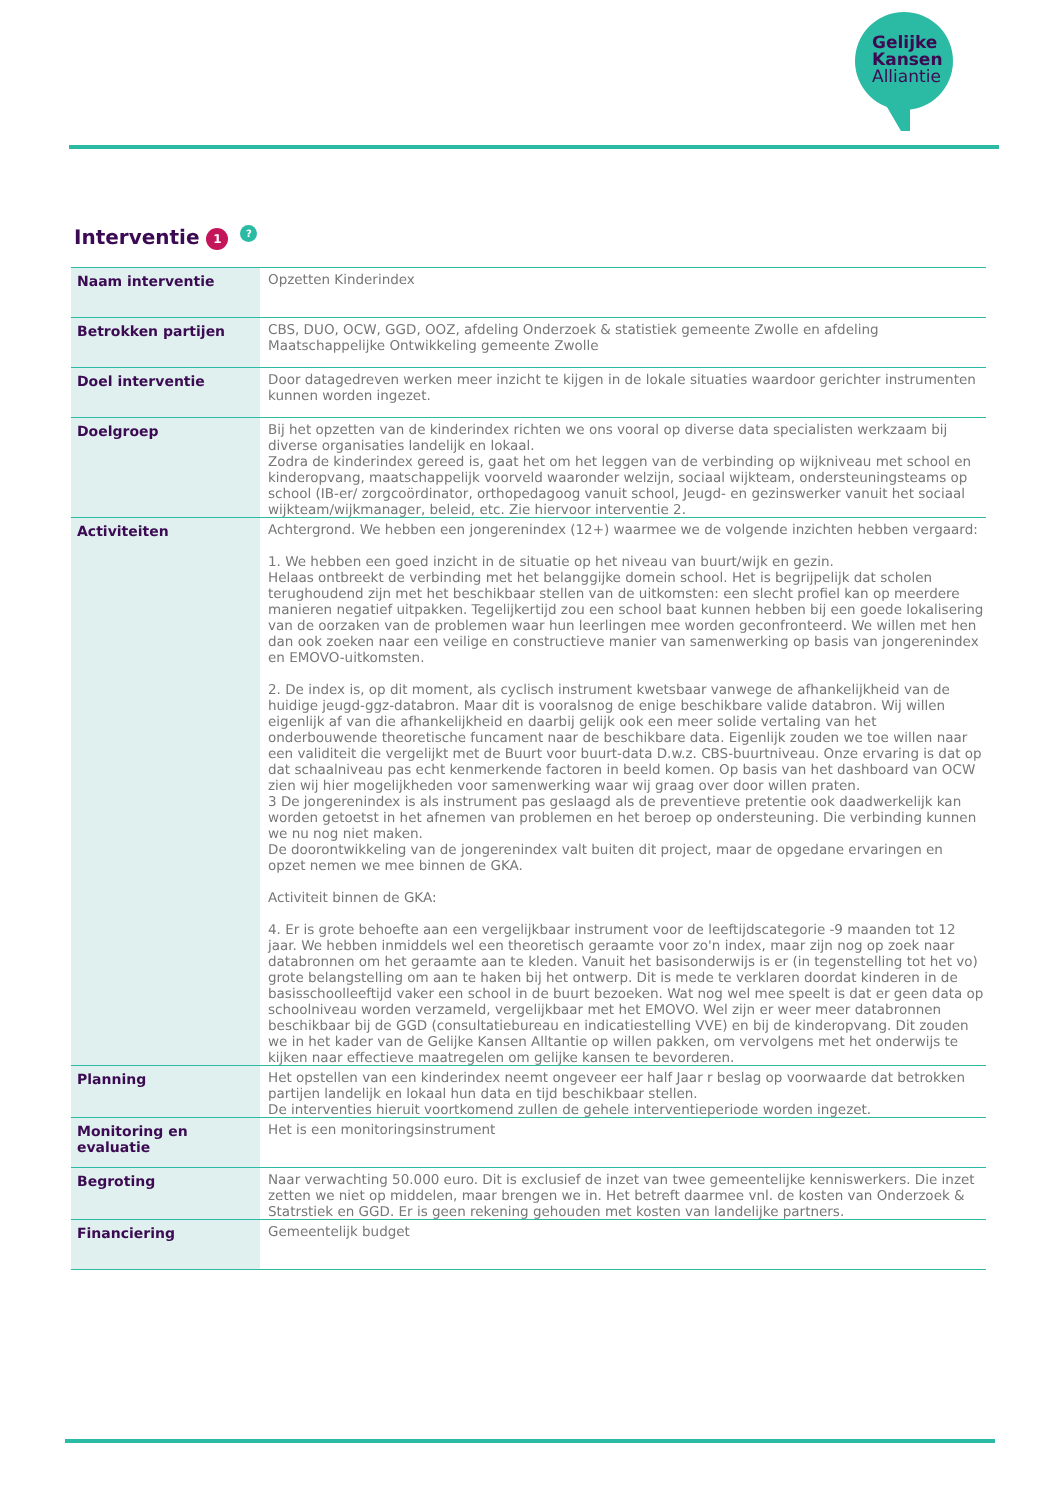Gelijke
Kansen
Alliantie
Interventie 1?
| Naam interventie | Opzetten Kinderindex |
| Betrokken partijen | CBS, DUO, OCW, GGD, OOZ, afdeling Onderzoek & statistiek gemeente Zwolle en afdeling Maatschappelijke Ontwikkeling gemeente Zwolle |
| Doel interventie | Door datagedreven werken meer inzicht te kijgen in de lokale situaties waardoor gerichter instrumenten kunnen worden ingezet. |
| Doelgroep | Bij het opzetten van de kinderindex richten we ons vooral op diverse data specialisten werkzaam bij diverse organisaties landelijk en lokaal. Zodra de kinderindex gereed is, gaat het om het leggen van de verbinding op wijkniveau met school en kinderopvang, maatschappelijk voorveld waaronder welzijn, sociaal wijkteam, ondersteuningsteams op school (IB-er/ zorgcoördinator, orthopedagoog vanuit school, Jeugd- en gezinswerker vanuit het sociaal wijkteam/wijkmanager, beleid, etc. Zie hiervoor interventie 2. |
| Activiteiten | Achtergrond. We hebben een jongerenindex (12+) waarmee we de volgende inzichten hebben vergaard: 1. We hebben een goed inzicht in de situatie op het niveau van buurt/wijk en gezin. Helaas ontbreekt de verbinding met het belanggijke domein school. Het is begrijpelijk dat scholen terughoudend zijn met het beschikbaar stellen van de uitkomsten: een slecht profiel kan op meerdere manieren negatief uitpakken. Tegelijkertijd zou een school baat kunnen hebben bij een goede lokalisering van de oorzaken van de problemen waar hun leerlingen mee worden geconfronteerd. We willen met hen dan ook zoeken naar een veilige en constructieve manier van samenwerking op basis van jongerenindex en EMOVO-uitkomsten. 2. De index is, op dit moment, als cyclisch instrument kwetsbaar vanwege de afhankelijkheid van de huidige jeugd-ggz-databron. Maar dit is vooralsnog de enige beschikbare valide databron. Wij willen eigenlijk af van die afhankelijkheid en daarbij gelijk ook een meer solide vertaling van het onderbouwende theoretische funcament naar de beschikbare data. Eigenlijk zouden we toe willen naar een validiteit die vergelijkt met de Buurt voor buurt-data D.w.z. CBS-buurtniveau. Onze ervaring is dat op dat schaalniveau pas echt kenmerkende factoren in beeld komen. Op basis van het dashboard van OCW zien wij hier mogelijkheden voor samenwerking waar wij graag over door willen praten. 3 De jongerenindex is als instrument pas geslaagd als de preventieve pretentie ook daadwerkelijk kan worden getoetst in het afnemen van problemen en het beroep op ondersteuning. Die verbinding kunnen we nu nog niet maken. De doorontwikkeling van de jongerenindex valt buiten dit project, maar de opgedane ervaringen en opzet nemen we mee binnen de GKA. Activiteit binnen de GKA: 4. Er is grote behoefte aan een vergelijkbaar instrument voor de leeftijdscategorie -9 maanden tot 12 jaar. We hebben inmiddels wel een theoretisch geraamte voor zo'n index, maar zijn nog op zoek naar databronnen om het geraamte aan te kleden. Vanuit het basisonderwijs is er (in tegenstelling tot het vo) grote belangstelling om aan te haken bij het ontwerp. Dit is mede te verklaren doordat kinderen in de basisschoolleeftijd vaker een school in de buurt bezoeken. Wat nog wel mee speelt is dat er geen data op schoolniveau worden verzameld, vergelijkbaar met het EMOVO. Wel zijn er weer meer databronnen beschikbaar bij de GGD (consultatiebureau en indicatiestelling VVE) en bij de kinderopvang. Dit zouden we in het kader van de Gelijke Kansen Alltantie op willen pakken, om vervolgens met het onderwijs te kijken naar effectieve maatregelen om gelijke kansen te bevorderen. |
| Planning | Het opstellen van een kinderindex neemt ongeveer eer half Jaar r beslag op voorwaarde dat betrokken partijen landelijk en lokaal hun data en tijd beschikbaar stellen. De interventies hieruit voortkomend zullen de gehele interventieperiode worden ingezet. |
| Monitoring en evaluatie | Het is een monitoringsinstrument |
| Begroting | Naar verwachting 50.000 euro. Dit is exclusief de inzet van twee gemeentelijke kenniswerkers. Die inzet zetten we niet op middelen, maar brengen we in. Het betreft daarmee vnl. de kosten van Onderzoek & Statrstiek en GGD. Er is geen rekening gehouden met kosten van landelijke partners. |
| Financiering | Gemeentelijk budget |